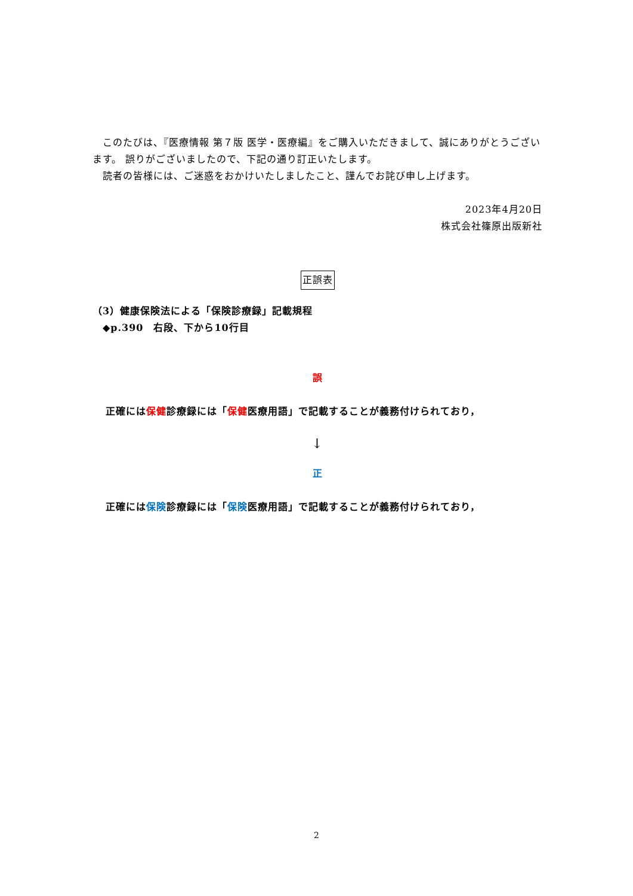このたびは、『医療情報 第７版 医学・医療編』をご購入いただきまして、誠にありがとうございます。 誤りがございましたので、下記の通り訂正いたします。
　読者の皆様には、ご迷惑をおかけいたしましたこと、謹んでお詫び申し上げます。
2023年4月20日
株式会社篠原出版新社
正誤表
（3）健康保険法による「保険診療録」記載規程
　◆p.390　右段、下から10行目
誤
正確には保健診療録には「保健医療用語」で記載することが義務付けられており，
↓
正
正確には保険診療録には「保険医療用語」で記載することが義務付けられており，
2